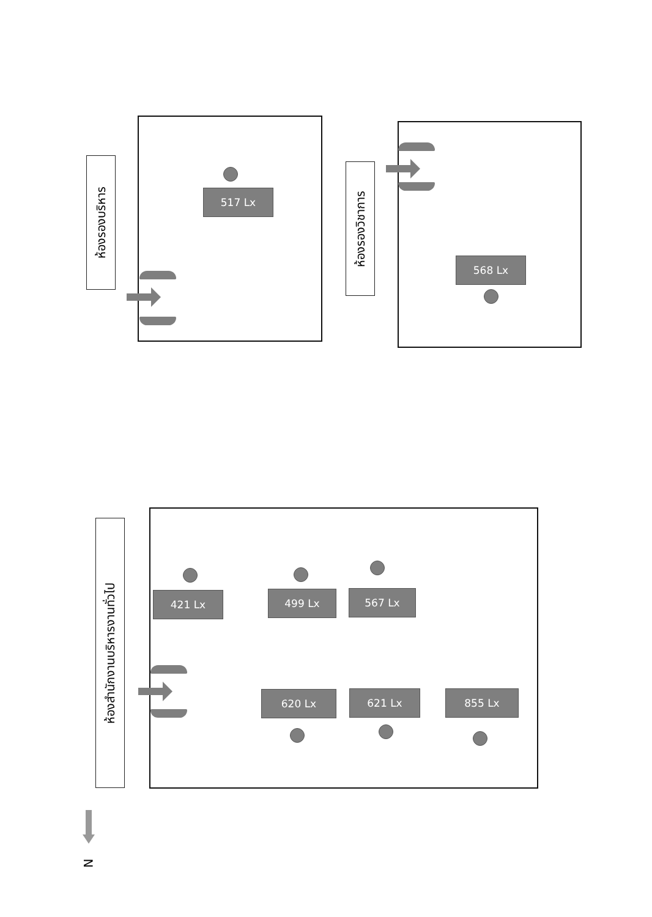ห้องรองบริหาร
517 Lx
ห้องรองวิชาการ
568 Lx
ห้องสำนักงานบริหารงานทั่วไป
421 Lx 499 Lx 567 Lx
620 Lx 621 Lx 855 Lx
N